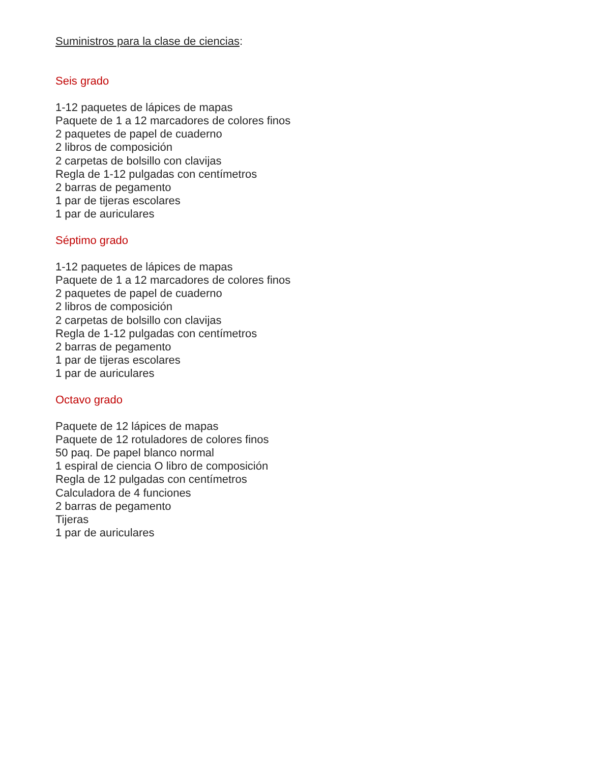Suministros para la clase de ciencias:
Seis grado
1-12 paquetes de lápices de mapas
Paquete de 1 a 12 marcadores de colores finos
2 paquetes de papel de cuaderno
2 libros de composición
2 carpetas de bolsillo con clavijas
Regla de 1-12 pulgadas con centímetros
2 barras de pegamento
1 par de tijeras escolares
1 par de auriculares
Séptimo grado
1-12 paquetes de lápices de mapas
Paquete de 1 a 12 marcadores de colores finos
2 paquetes de papel de cuaderno
2 libros de composición
2 carpetas de bolsillo con clavijas
Regla de 1-12 pulgadas con centímetros
2 barras de pegamento
1 par de tijeras escolares
1 par de auriculares
Octavo grado
Paquete de 12 lápices de mapas
Paquete de 12 rotuladores de colores finos
50 paq. De papel blanco normal
1 espiral de ciencia O libro de composición
Regla de 12 pulgadas con centímetros
Calculadora de 4 funciones
2 barras de pegamento
Tijeras
1 par de auriculares